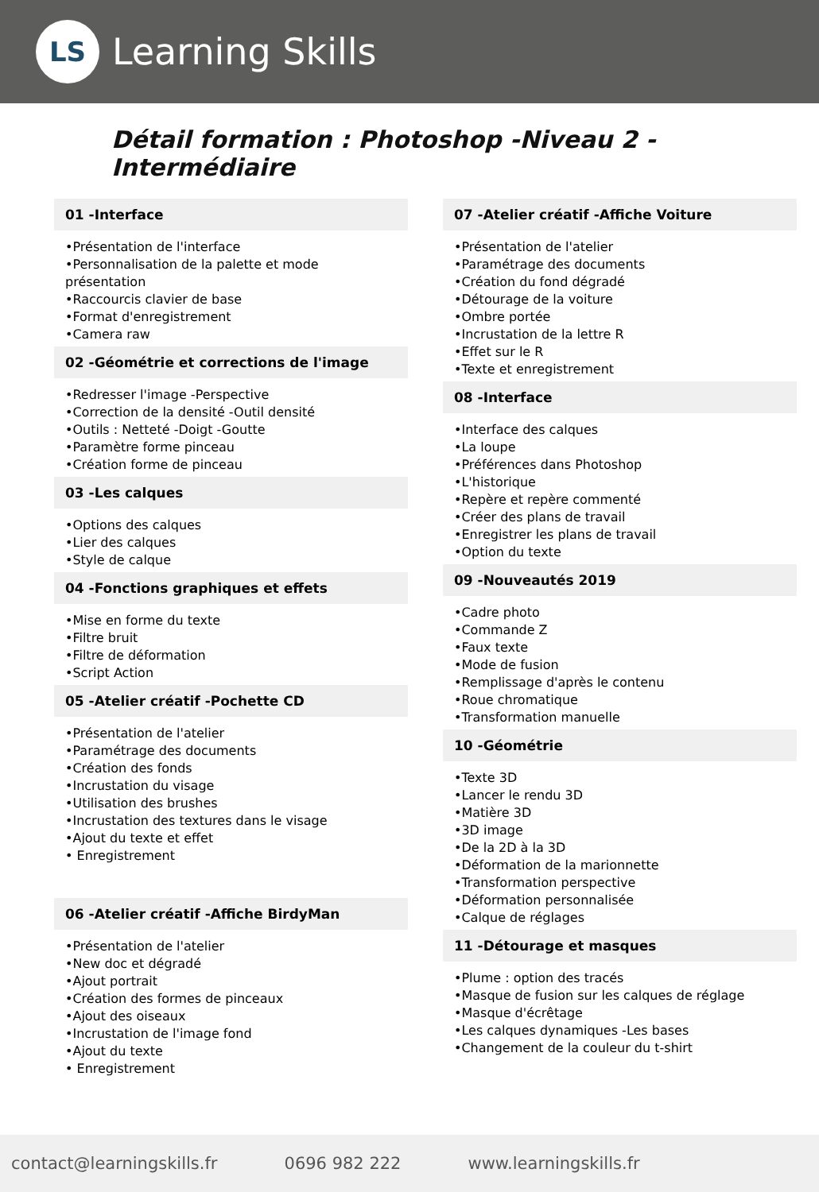LS
Learning Skills
Détail formation : Photoshop -Niveau 2 -Intermédiaire
01 -Interface
•Présentation de l'interface
•Personnalisation de la palette et mode présentation
•Raccourcis clavier de base
•Format d'enregistrement
•Camera raw
02 -Géométrie et corrections de l'image
•Redresser l'image -Perspective
•Correction de la densité -Outil densité
•Outils : Netteté -Doigt -Goutte
•Paramètre forme pinceau
•Création forme de pinceau
03 -Les calques
•Options des calques
•Lier des calques
•Style de calque
04 -Fonctions graphiques et effets
•Mise en forme du texte
•Filtre bruit
•Filtre de déformation
•Script Action
05 -Atelier créatif -Pochette CD
•Présentation de l'atelier
•Paramétrage des documents
•Création des fonds
•Incrustation du visage
•Utilisation des brushes
•Incrustation des textures dans le visage
•Ajout du texte et effet
• Enregistrement
06 -Atelier créatif -Affiche BirdyMan
•Présentation de l'atelier
•New doc et dégradé
•Ajout portrait
•Création des formes de pinceaux
•Ajout des oiseaux
•Incrustation de l'image fond
•Ajout du texte
• Enregistrement
07 -Atelier créatif -Affiche Voiture
•Présentation de l'atelier
•Paramétrage des documents
•Création du fond dégradé
•Détourage de la voiture
•Ombre portée
•Incrustation de la lettre R
•Effet sur le R
•Texte et enregistrement
08 -Interface
•Interface des calques
•La loupe
•Préférences dans Photoshop
•L'historique
•Repère et repère commenté
•Créer des plans de travail
•Enregistrer les plans de travail
•Option du texte
09 -Nouveautés 2019
•Cadre photo
•Commande Z
•Faux texte
•Mode de fusion
•Remplissage d'après le contenu
•Roue chromatique
•Transformation manuelle
10 -Géométrie
•Texte 3D
•Lancer le rendu 3D
•Matière 3D
•3D image
•De la 2D à la 3D
•Déformation de la marionnette
•Transformation perspective
•Déformation personnalisée
•Calque de réglages
11 -Détourage et masques
•Plume : option des tracés
•Masque de fusion sur les calques de réglage
•Masque d'écrêtage
•Les calques dynamiques -Les bases
•Changement de la couleur du t-shirt
contact@learningskills.fr 0696 982 222 www.learningskills.fr